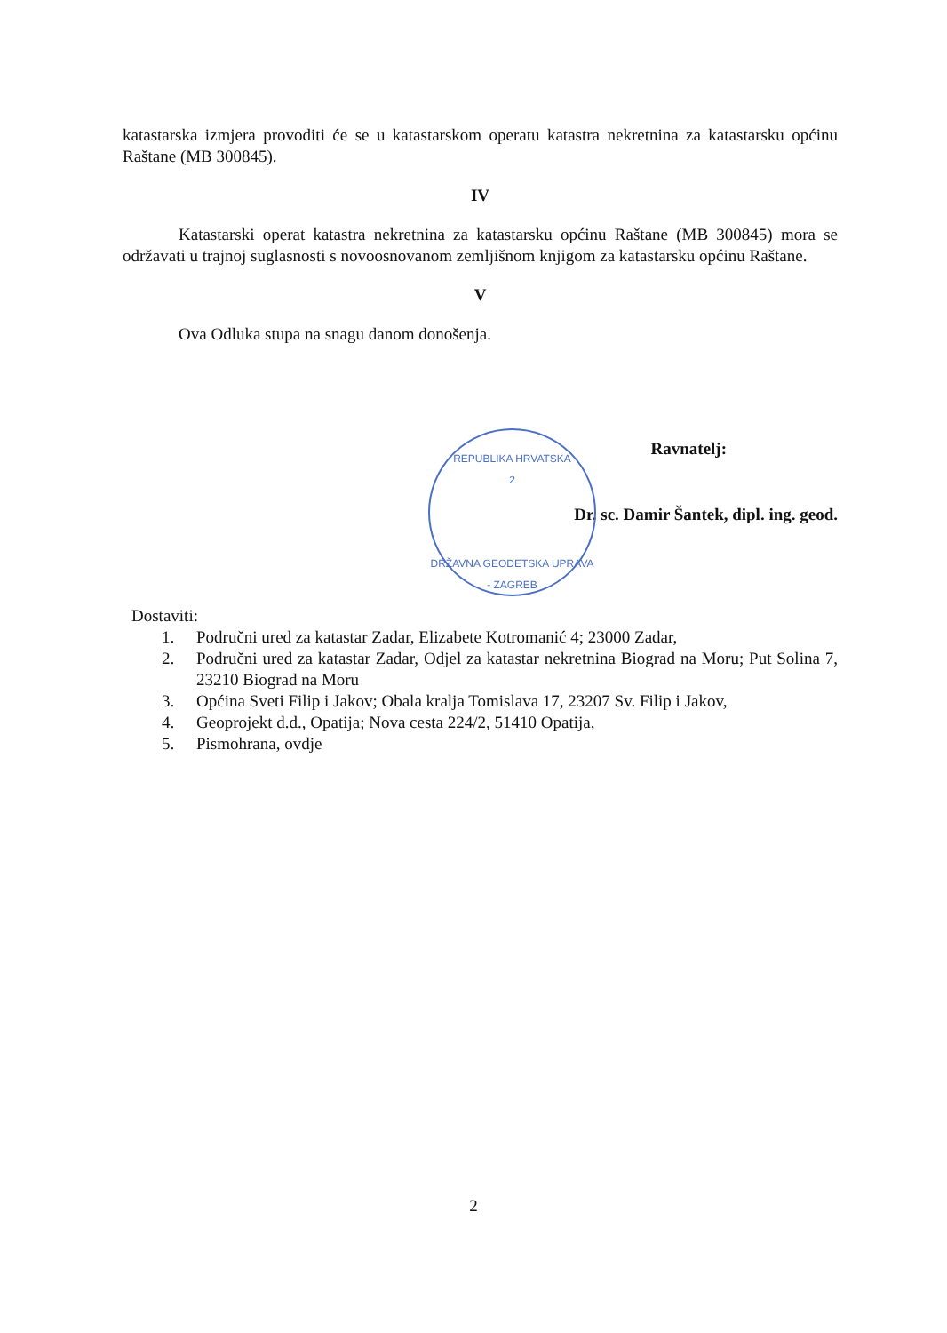katastarska izmjera provoditi će se u katastarskom operatu katastra nekretnina za katastarsku općinu Raštane (MB 300845).
IV
Katastarski operat katastra nekretnina za katastarsku općinu Raštane (MB 300845) mora se održavati u trajnoj suglasnosti s novoosnovanom zemljišnom knjigom za katastarsku općinu Raštane.
V
Ova Odluka stupa na snagu danom donošenja.
Ravnatelj:
Dr. sc. Damir Šantek, dipl. ing. geod.
Dostaviti:
1. Područni ured za katastar Zadar, Elizabete Kotromanić 4; 23000 Zadar,
2. Područni ured za katastar Zadar, Odjel za katastar nekretnina Biograd na Moru; Put Solina 7, 23210 Biograd na Moru
3. Općina Sveti Filip i Jakov; Obala kralja Tomislava 17, 23207 Sv. Filip i Jakov,
4. Geoprojekt d.d., Opatija; Nova cesta 224/2, 51410 Opatija,
5. Pismohrana, ovdje
REPUBLIKA HRVATSKA
2
DRŽAVNA GEODETSKA UPRAVA - ZAGREB
2